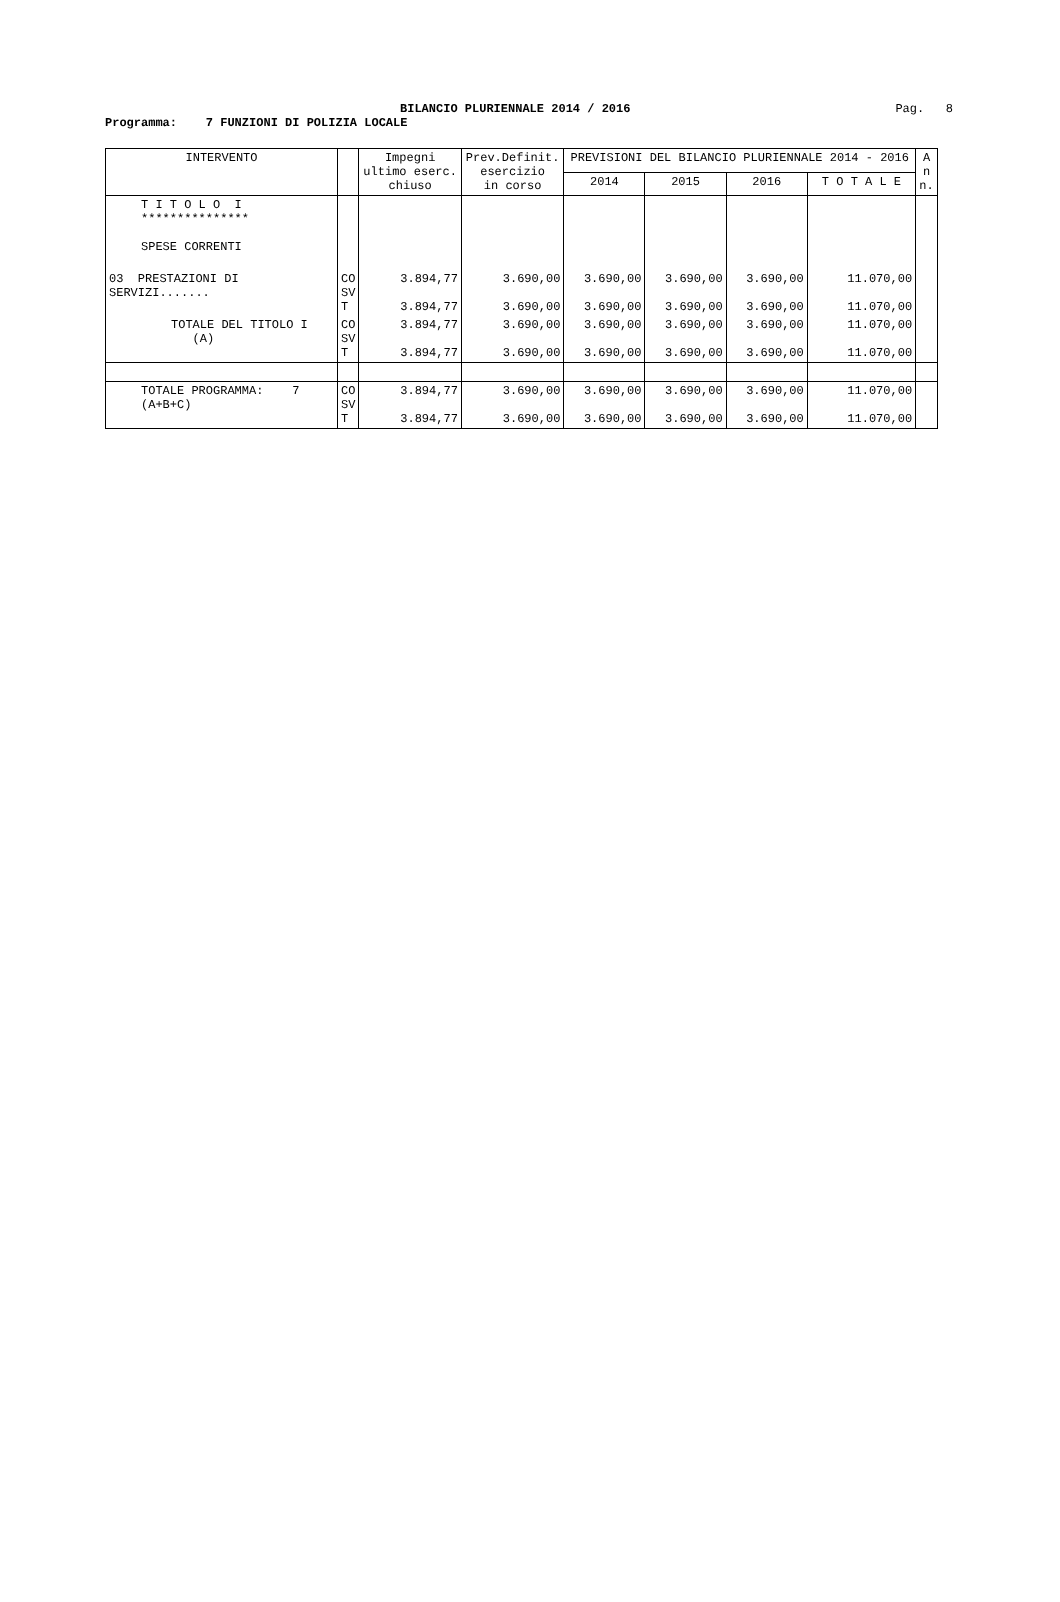BILANCIO PLURIENNALE 2014 / 2016 Pag. 8
Programma: 7 FUNZIONI DI POLIZIA LOCALE
| INTERVENTO | | Impegni ultimo eserc. chiuso | Prev.Definit. esercizio in corso | PREVISIONI DEL BILANCIO PLURIENNALE 2014 - 2016 | | | | A n n. |
| --- | --- | --- | --- | --- | --- | --- | --- | --- |
| | | | | 2014 | 2015 | 2016 | T O T A L E | |
| T I T O L O I *************** SPESE CORRENTI | | | | | | | | |
| 03 PRESTAZIONI DI SERVIZI....... | CO SV T | 3.894,77 3.894,77 | 3.690,00 3.690,00 | 3.690,00 3.690,00 | 3.690,00 3.690,00 | 3.690,00 3.690,00 | 11.070,00 11.070,00 | |
| TOTALE DEL TITOLO I (A) | CO SV T | 3.894,77 3.894,77 | 3.690,00 3.690,00 | 3.690,00 3.690,00 | 3.690,00 3.690,00 | 3.690,00 3.690,00 | 11.070,00 11.070,00 | |
| TOTALE PROGRAMMA: 7 (A+B+C) | CO SV T | 3.894,77 3.894,77 | 3.690,00 3.690,00 | 3.690,00 3.690,00 | 3.690,00 3.690,00 | 3.690,00 3.690,00 | 11.070,00 11.070,00 | |